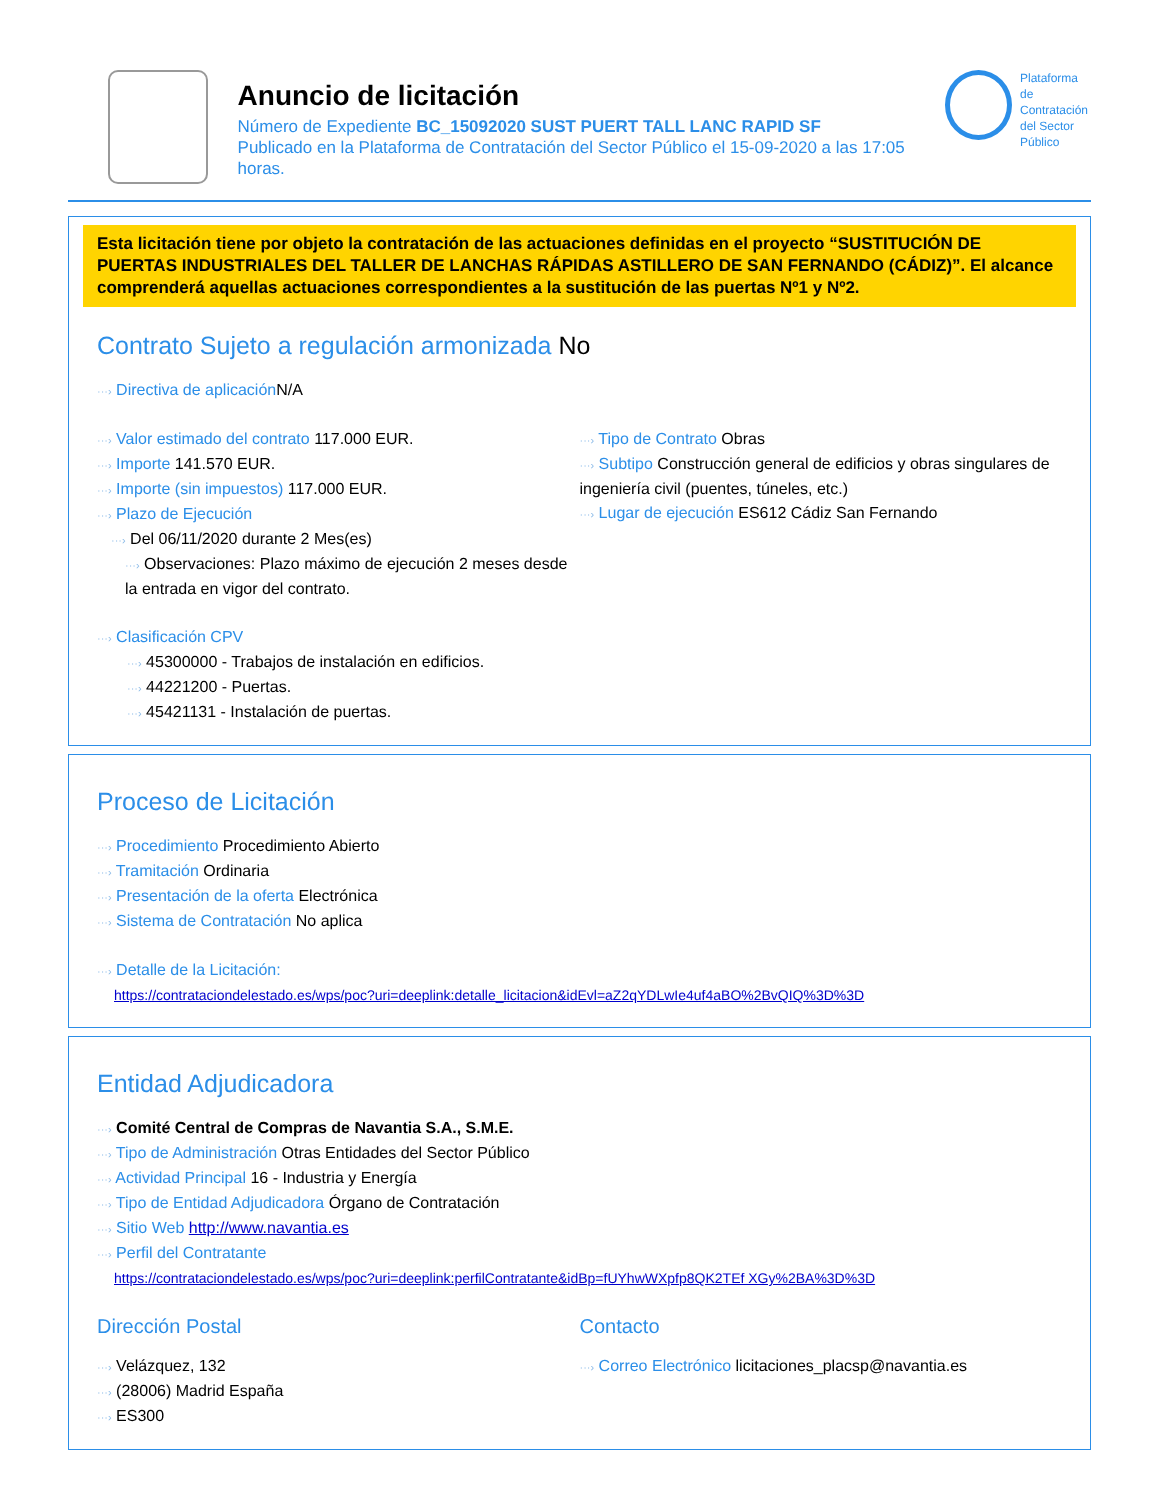Anuncio de licitación
Número de Expediente BC_15092020 SUST PUERT TALL LANC RAPID SF
Publicado en la Plataforma de Contratación del Sector Público el 15-09-2020 a las 17:05 horas.
Plataforma de
Contratación
del Sector
Público
Esta licitación tiene por objeto la contratación de las actuaciones definidas en el proyecto “SUSTITUCIÓN DE PUERTAS INDUSTRIALES DEL TALLER DE LANCHAS RÁPIDAS ASTILLERO DE SAN FERNANDO (CÁDIZ)”. El alcance comprenderá aquellas actuaciones correspondientes a la sustitución de las puertas Nº1 y Nº2.
Contrato Sujeto a regulación armonizada No
···› Directiva de aplicación N/A
···› Valor estimado del contrato 117.000 EUR.
···› Importe 141.570 EUR.
···› Importe (sin impuestos) 117.000 EUR.
···› Plazo de Ejecución
···› Del 06/11/2020 durante 2 Mes(es)
···› Observaciones: Plazo máximo de ejecución 2 meses desde la entrada en vigor del contrato.
···› Tipo de Contrato Obras
···› Subtipo Construcción general de edificios y obras singulares de ingeniería civil (puentes, túneles, etc.)
···› Lugar de ejecución ES612 Cádiz San Fernando
···› Clasificación CPV
···› 45300000 - Trabajos de instalación en edificios.
···› 44221200 - Puertas.
···› 45421131 - Instalación de puertas.
Proceso de Licitación
···› Procedimiento Procedimiento Abierto
···› Tramitación Ordinaria
···› Presentación de la oferta Electrónica
···› Sistema de Contratación No aplica
···› Detalle de la Licitación:
https://contrataciondelestado.es/wps/poc?uri=deeplink:detalle_licitacion&idEvl=aZ2qYDLwIe4uf4aBO%2BvQIQ%3D%3D
Entidad Adjudicadora
···› Comité Central de Compras de Navantia S.A., S.M.E.
···› Tipo de Administración Otras Entidades del Sector Público
···› Actividad Principal 16 - Industria y Energía
···› Tipo de Entidad Adjudicadora Órgano de Contratación
···› Sitio Web http://www.navantia.es
···› Perfil del Contratante
https://contrataciondelestado.es/wps/poc?uri=deeplink:perfilContratante&idBp=fUYhwWXpfp8QK2TEf XGy%2BA%3D%3D
Dirección Postal
···› Velázquez, 132
···› (28006) Madrid España
···› ES300
Contacto
···› Correo Electrónico licitaciones_placsp@navantia.es